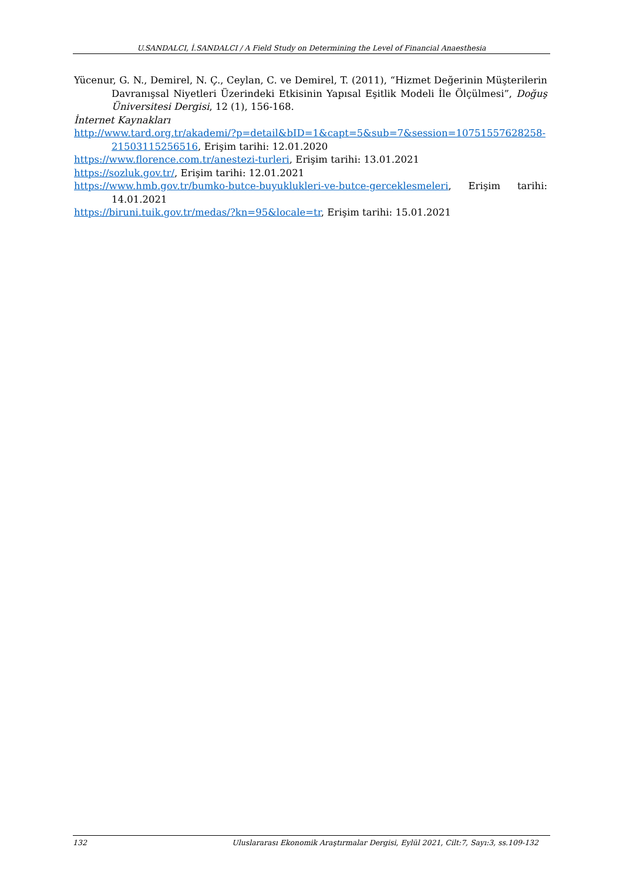U.SANDALCI, İ.SANDALCI / A Field Study on Determining the Level of Financial Anaesthesia
Yücenur, G. N., Demirel, N. Ç., Ceylan, C. ve Demirel, T. (2011), “Hizmet Değerinin Müşterilerin Davranışsal Niyetleri Üzerindeki Etkisinin Yapısal Eşitlik Modeli İle Ölçülmesi”, Doğuş Üniversitesi Dergisi, 12 (1), 156-168.
İnternet Kaynakları
http://www.tard.org.tr/akademi/?p=detail&bID=1&capt=5&sub=7&session=10751557628258-21503115256516, Erişim tarihi: 12.01.2020
https://www.florence.com.tr/anestezi-turleri, Erişim tarihi: 13.01.2021
https://sozluk.gov.tr/, Erişim tarihi: 12.01.2021
https://www.hmb.gov.tr/bumko-butce-buyuklukleri-ve-butce-gerceklesmeleri, Erişim tarihi: 14.01.2021
https://biruni.tuik.gov.tr/medas/?kn=95&locale=tr, Erişim tarihi: 15.01.2021
132 Uluslararası Ekonomik Araştırmalar Dergisi, Eylül 2021, Cilt:7, Sayı:3, ss.109-132